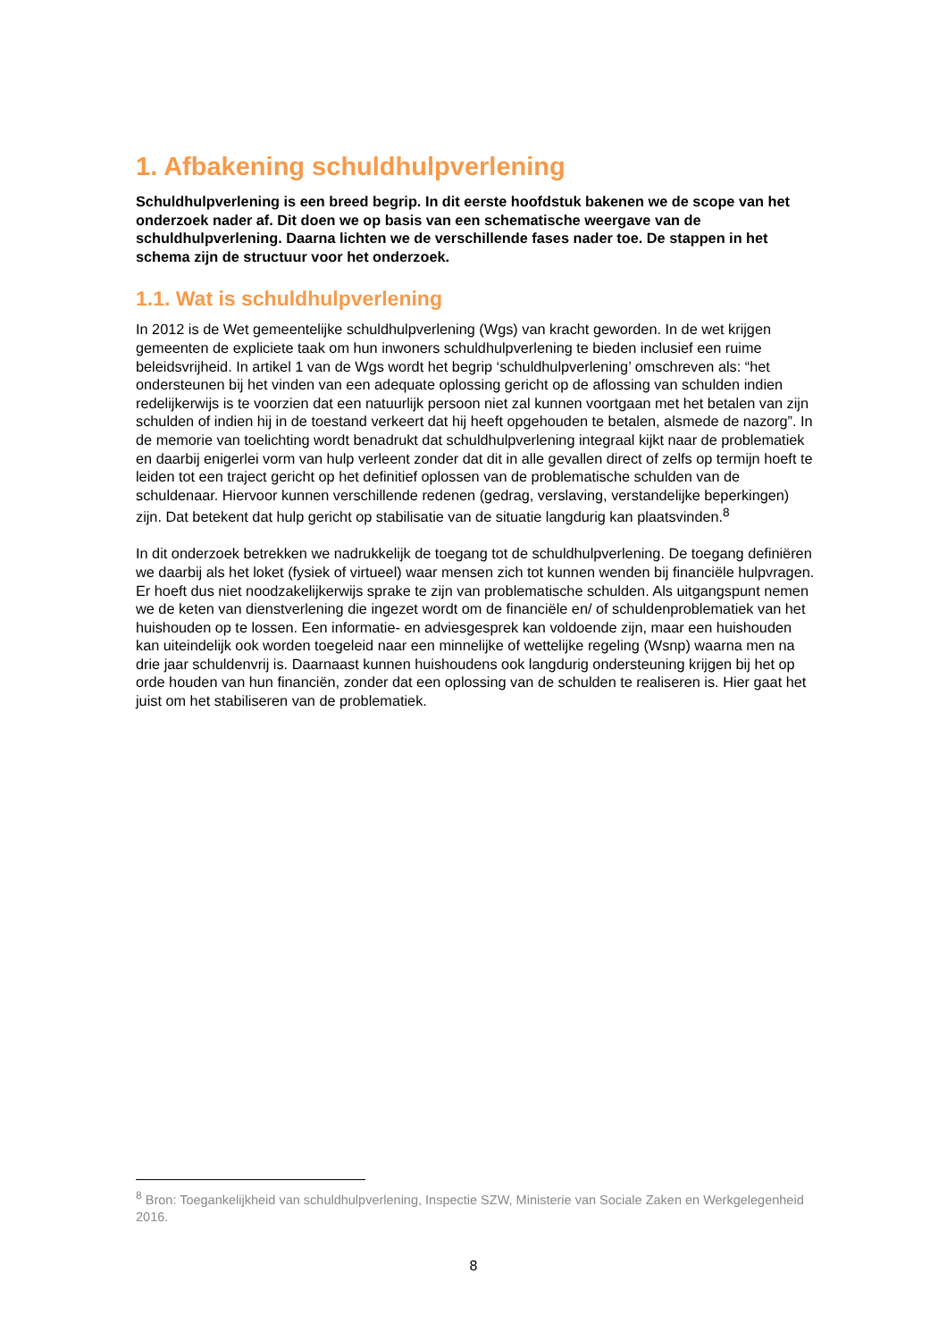1. Afbakening schuldhulpverlening
Schuldhulpverlening is een breed begrip. In dit eerste hoofdstuk bakenen we de scope van het onderzoek nader af. Dit doen we op basis van een schematische weergave van de schuldhulpverlening. Daarna lichten we de verschillende fases nader toe. De stappen in het schema zijn de structuur voor het onderzoek.
1.1. Wat is schuldhulpverlening
In 2012 is de Wet gemeentelijke schuldhulpverlening (Wgs) van kracht geworden. In de wet krijgen gemeenten de expliciete taak om hun inwoners schuldhulpverlening te bieden inclusief een ruime beleidsvrijheid. In artikel 1 van de Wgs wordt het begrip ‘schuldhulpverlening’ omschreven als: “het ondersteunen bij het vinden van een adequate oplossing gericht op de aflossing van schulden indien redelijkerwijs is te voorzien dat een natuurlijk persoon niet zal kunnen voortgaan met het betalen van zijn schulden of indien hij in de toestand verkeert dat hij heeft opgehouden te betalen, alsmede de nazorg”. In de memorie van toelichting wordt benadrukt dat schuldhulpverlening integraal kijkt naar de problematiek en daarbij enigerlei vorm van hulp verleent zonder dat dit in alle gevallen direct of zelfs op termijn hoeft te leiden tot een traject gericht op het definitief oplossen van de problematische schulden van de schuldenaar. Hiervoor kunnen verschillende redenen (gedrag, verslaving, verstandelijke beperkingen) zijn. Dat betekent dat hulp gericht op stabilisatie van de situatie langdurig kan plaatsvinden.<sup>8</sup>
In dit onderzoek betrekken we nadrukkelijk de toegang tot de schuldhulpverlening. De toegang definiëren we daarbij als het loket (fysiek of virtueel) waar mensen zich tot kunnen wenden bij financiële hulpvragen. Er hoeft dus niet noodzakelijkerwijs sprake te zijn van problematische schulden. Als uitgangspunt nemen we de keten van dienstverlening die ingezet wordt om de financiële en/ of schuldenproblematiek van het huishouden op te lossen. Een informatie- en adviesgesprek kan voldoende zijn, maar een huishouden kan uiteindelijk ook worden toegeleid naar een minnelijke of wettelijke regeling (Wsnp) waarna men na drie jaar schuldenvrij is. Daarnaast kunnen huishoudens ook langdurig ondersteuning krijgen bij het op orde houden van hun financiën, zonder dat een oplossing van de schulden te realiseren is. Hier gaat het juist om het stabiliseren van de problematiek.
<sup>8</sup> Bron: Toegankelijkheid van schuldhulpverlening, Inspectie SZW, Ministerie van Sociale Zaken en Werkgelegenheid 2016.
8